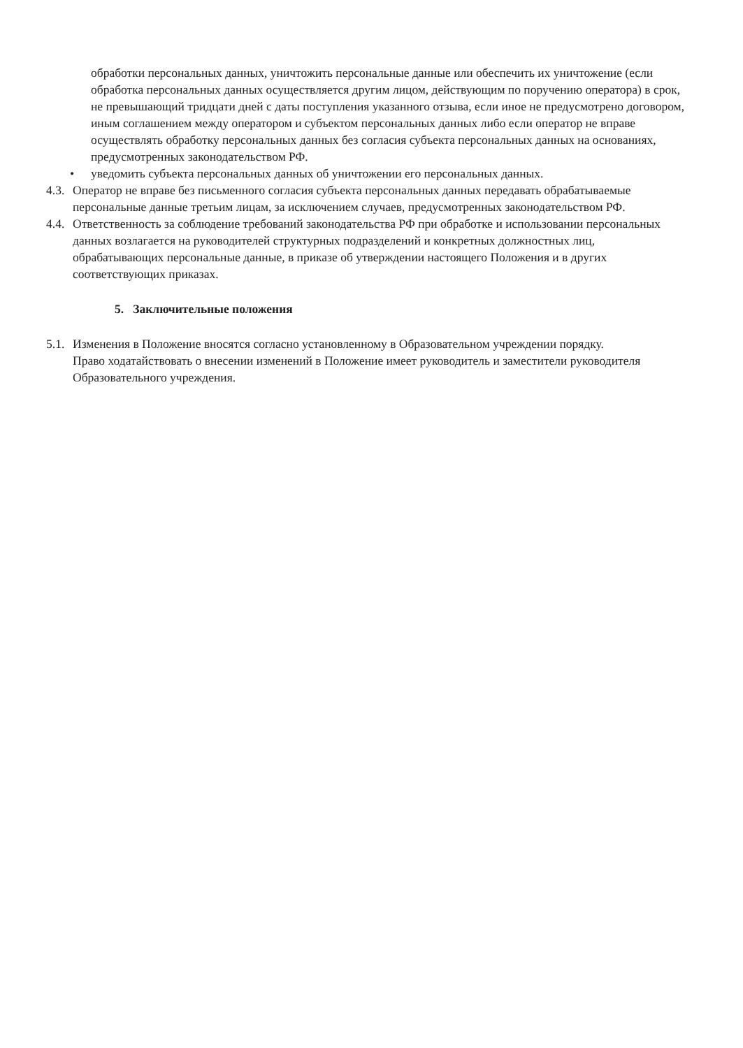обработки персональных данных, уничтожить персональные данные или обеспечить их уничтожение (если обработка персональных данных осуществляется другим лицом, действующим по поручению оператора) в срок, не превышающий тридцати дней с даты поступления указанного отзыва, если иное не предусмотрено договором, иным соглашением между оператором и субъектом персональных данных либо если оператор не вправе осуществлять обработку персональных данных без согласия субъекта персональных данных на основаниях, предусмотренных законодательством РФ.
• уведомить субъекта персональных данных об уничтожении его персональных данных.
4.3. Оператор не вправе без письменного согласия субъекта персональных данных передавать обрабатываемые персональные данные третьим лицам, за исключением случаев, предусмотренных законодательством РФ.
4.4. Ответственность за соблюдение требований законодательства РФ при обработке и использовании персональных данных возлагается на руководителей структурных подразделений и конкретных должностных лиц, обрабатывающих персональные данные, в приказе об утверждении настоящего Положения и в других соответствующих приказах.
5. Заключительные положения
5.1. Изменения в Положение вносятся согласно установленному в Образовательном учреждении порядку.
Право ходатайствовать о внесении изменений в Положение имеет руководитель и заместители руководителя Образовательного учреждения.